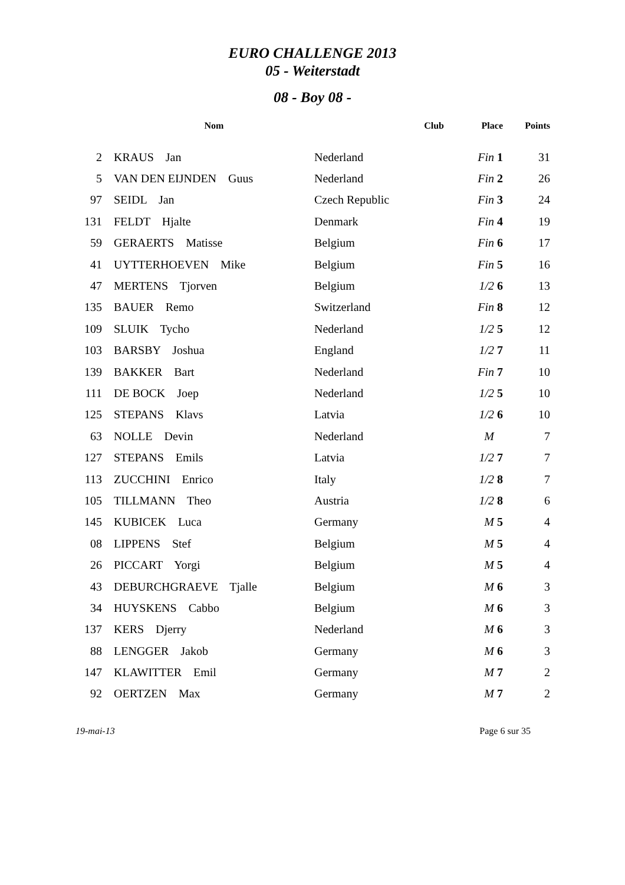EURO CHALLENGE 2013
05 - Weiterstadt
08 - Boy 08 -
| | Nom | Club | Place | Points |
| --- | --- | --- | --- | --- |
| 2 | KRAUS Jan | Nederland | Fin 1 | 31 |
| 5 | VAN DEN EIJNDEN Guus | Nederland | Fin 2 | 26 |
| 97 | SEIDL Jan | Czech Republic | Fin 3 | 24 |
| 131 | FELDT Hjalte | Denmark | Fin 4 | 19 |
| 59 | GERAERTS Matisse | Belgium | Fin 6 | 17 |
| 41 | UYTTERHOEVEN Mike | Belgium | Fin 5 | 16 |
| 47 | MERTENS Tjorven | Belgium | 1/2 6 | 13 |
| 135 | BAUER Remo | Switzerland | Fin 8 | 12 |
| 109 | SLUIK Tycho | Nederland | 1/2 5 | 12 |
| 103 | BARSBY Joshua | England | 1/2 7 | 11 |
| 139 | BAKKER Bart | Nederland | Fin 7 | 10 |
| 111 | DE BOCK Joep | Nederland | 1/2 5 | 10 |
| 125 | STEPANS Klavs | Latvia | 1/2 6 | 10 |
| 63 | NOLLE Devin | Nederland | M | 7 |
| 127 | STEPANS Emils | Latvia | 1/2 7 | 7 |
| 113 | ZUCCHINI Enrico | Italy | 1/2 8 | 7 |
| 105 | TILLMANN Theo | Austria | 1/2 8 | 6 |
| 145 | KUBICEK Luca | Germany | M 5 | 4 |
| 08 | LIPPENS Stef | Belgium | M 5 | 4 |
| 26 | PICCART Yorgi | Belgium | M 5 | 4 |
| 43 | DEBURCHGRAEVE Tjalle | Belgium | M 6 | 3 |
| 34 | HUYSKENS Cabbo | Belgium | M 6 | 3 |
| 137 | KERS Djerry | Nederland | M 6 | 3 |
| 88 | LENGGER Jakob | Germany | M 6 | 3 |
| 147 | KLAWITTER Emil | Germany | M 7 | 2 |
| 92 | OERTZEN Max | Germany | M 7 | 2 |
19-mai-13 Page 6 sur 35